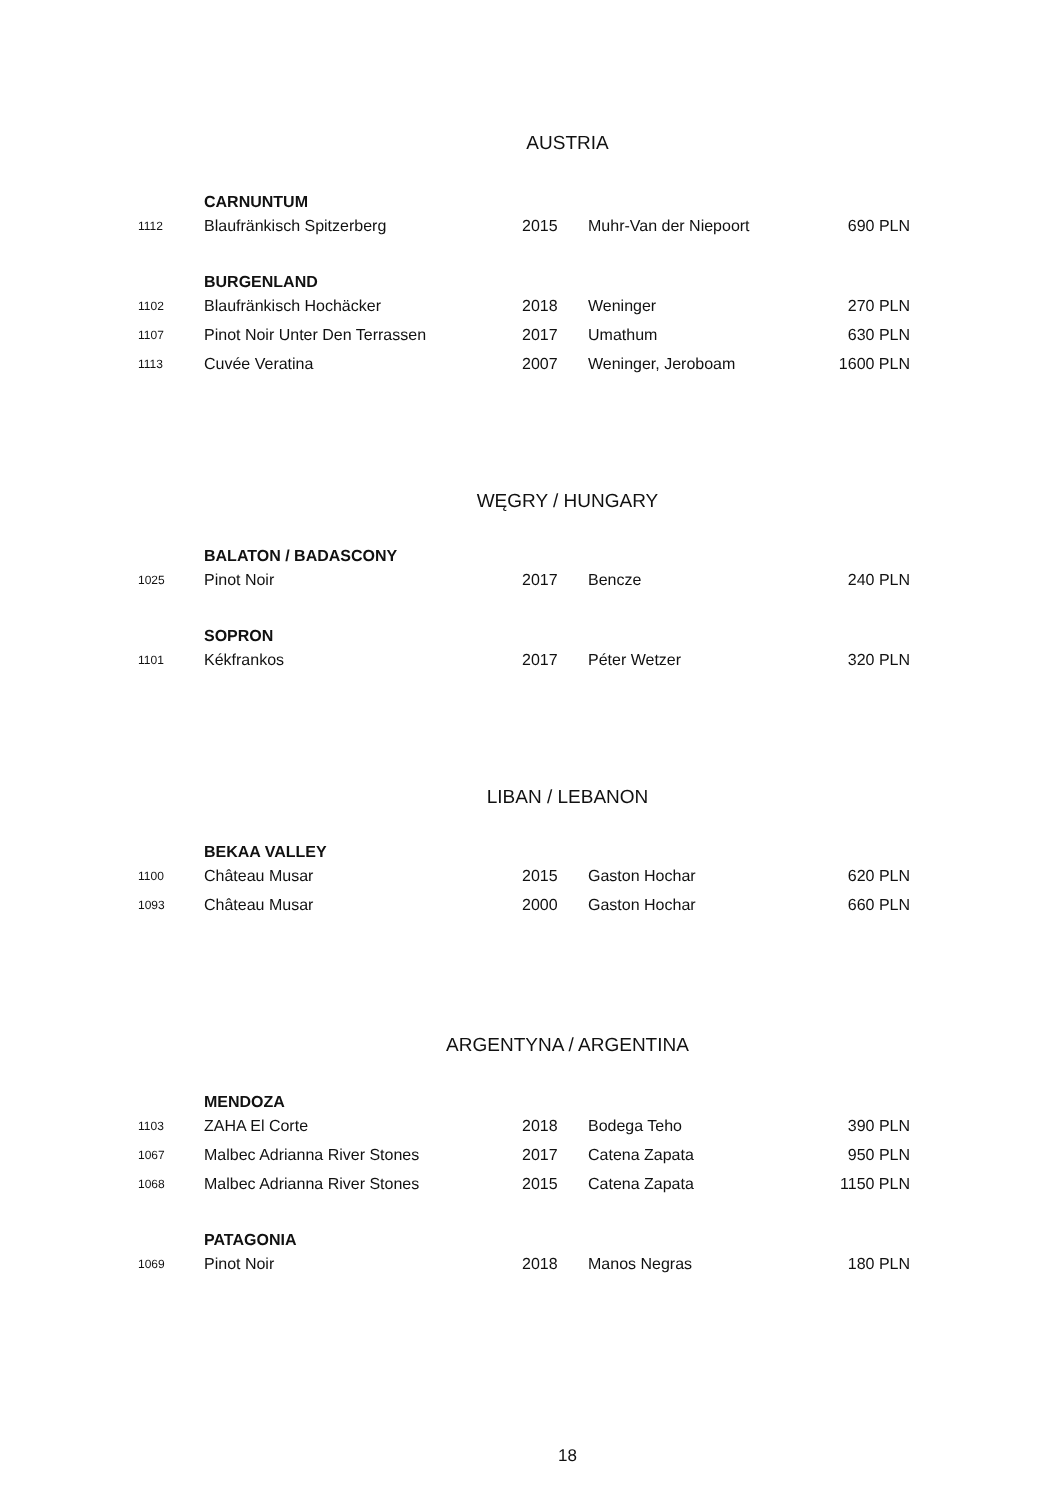AUSTRIA
| | CARNUNTUM | | | |
| 1112 | Blaufränkisch Spitzerberg | 2015 | Muhr-Van der Niepoort | 690 PLN |
| | BURGENLAND | | | |
| 1102 | Blaufränkisch Hochäcker | 2018 | Weninger | 270 PLN |
| 1107 | Pinot Noir Unter Den Terrassen | 2017 | Umathum | 630 PLN |
| 1113 | Cuvée Veratina | 2007 | Weninger, Jeroboam | 1600 PLN |
WĘGRY / HUNGARY
| | BALATON / BADASCONY | | | |
| 1025 | Pinot Noir | 2017 | Bencze | 240 PLN |
| | SOPRON | | | |
| 1101 | Kékfrankos | 2017 | Péter Wetzer | 320 PLN |
LIBAN / LEBANON
| | BEKAA VALLEY | | | |
| 1100 | Château Musar | 2015 | Gaston Hochar | 620 PLN |
| 1093 | Château Musar | 2000 | Gaston Hochar | 660 PLN |
ARGENTYNA / ARGENTINA
| | MENDOZA | | | |
| 1103 | ZAHA El Corte | 2018 | Bodega Teho | 390 PLN |
| 1067 | Malbec Adrianna River Stones | 2017 | Catena Zapata | 950 PLN |
| 1068 | Malbec Adrianna River Stones | 2015 | Catena Zapata | 1150 PLN |
| | PATAGONIA | | | |
| 1069 | Pinot Noir | 2018 | Manos Negras | 180 PLN |
18